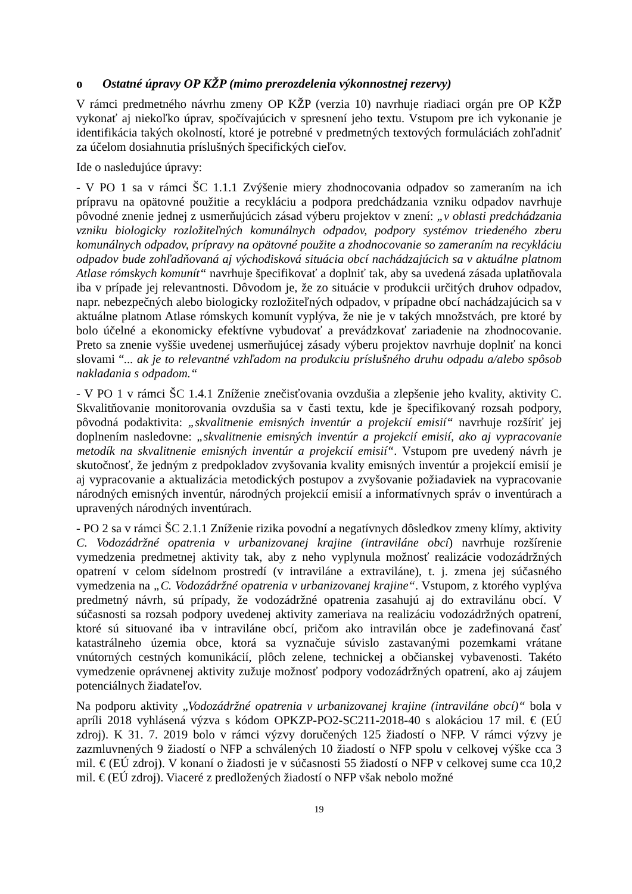o Ostatné úpravy OP KŽP (mimo prerozdelenia výkonnostnej rezervy)
V rámci predmetného návrhu zmeny OP KŽP (verzia 10) navrhuje riadiaci orgán pre OP KŽP vykonať aj niekoľko úprav, spočívajúcich v spresnení jeho textu. Vstupom pre ich vykonanie je identifikácia takých okolností, ktoré je potrebné v predmetných textových formuláciách zohľadniť za účelom dosiahnutia príslušných špecifických cieľov.
Ide o nasledujúce úpravy:
- V PO 1 sa v rámci ŠC 1.1.1 Zvýšenie miery zhodnocovania odpadov so zameraním na ich prípravu na opätovné použitie a recykláciu a podpora predchádzania vzniku odpadov navrhuje pôvodné znenie jednej z usmerňujúcich zásad výberu projektov v znení: „v oblasti predchádzania vzniku biologicky rozložiteľných komunálnych odpadov, podpory systémov triedeného zberu komunálnych odpadov, prípravy na opätovné použite a zhodnocovanie so zameraním na recykláciu odpadov bude zohľadňovaná aj východisková situácia obcí nachádzajúcich sa v aktuálne platnom Atlase rómskych komunít“ navrhuje špecifikovať a doplniť tak, aby sa uvedená zásada uplatňovala iba v prípade jej relevantnosti. Dôvodom je, že zo situácie v produkcii určitých druhov odpadov, napr. nebezpečných alebo biologicky rozložiteľných odpadov, v prípadne obcí nachádzajúcich sa v aktuálne platnom Atlase rómskych komunít vyplýva, že nie je v takých množstvách, pre ktoré by bolo účelné a ekonomicky efektívne vybudovať a prevádzkovať zariadenie na zhodnocovanie. Preto sa znenie vyššie uvedenej usmerňujúcej zásady výberu projektov navrhuje doplniť na konci slovami “... ak je to relevantné vzhľadom na produkciu príslušného druhu odpadu a/alebo spôsob nakladania s odpadom.“
- V PO 1 v rámci ŠC 1.4.1 Zníženie znečisťovania ovzdušia a zlepšenie jeho kvality, aktivity C. Skvalitňovanie monitorovania ovzdušia sa v časti textu, kde je špecifikovaný rozsah podpory, pôvodná podaktivita: „skvalitnenie emisných inventúr a projekcií emisií“ navrhuje rozšíriť jej doplnením nasledovne: „skvalitnenie emisných inventúr a projekcií emisií, ako aj vypracovanie metodík na skvalitnenie emisných inventúr a projekcií emisií“. Vstupom pre uvedený návrh je skutočnosť, že jedným z predpokladov zvyšovania kvality emisných inventúr a projekcií emisií je aj vypracovanie a aktualizácia metodických postupov a zvyšovanie požiadaviek na vypracovanie národných emisných inventúr, národných projekcií emisií a informatívnych správ o inventúrach a upravených národných inventúrach.
- PO 2 sa v rámci ŠC 2.1.1 Zníženie rizika povodní a negatívnych dôsledkov zmeny klímy, aktivity C. Vodozádržné opatrenia v urbanizovanej krajine (intraviláne obcí) navrhuje rozšírenie vymedzenia predmetnej aktivity tak, aby z neho vyplynula možnosť realizácie vodozádržných opatrení v celom sídelnom prostredí (v intraviláne a extraviláne), t. j. zmena jej súčasného vymedzenia na „C. Vodozádržné opatrenia v urbanizovanej krajine“. Vstupom, z ktorého vyplýva predmetný návrh, sú prípady, že vodozádržné opatrenia zasahujú aj do extravilánu obcí. V súčasnosti sa rozsah podpory uvedenej aktivity zameriava na realizáciu vodozádržných opatrení, ktoré sú situované iba v intraviláne obcí, pričom ako intravilán obce je zadefinovaná časť katastrálneho územia obce, ktorá sa vyznačuje súvislo zastavanými pozemkami vrátane vnútorných cestných komunikácií, plôch zelene, technickej a občianskej vybavenosti. Takéto vymedzenie oprávnenej aktivity zužuje možnosť podpory vodozádržných opatrení, ako aj záujem potenciálnych žiadateľov.
Na podporu aktivity „Vodozádržné opatrenia v urbanizovanej krajine (intraviláne obcí)“ bola v apríli 2018 vyhlásená výzva s kódom OPKZP-PO2-SC211-2018-40 s alokáciou 17 mil. € (EÚ zdroj). K 31. 7. 2019 bolo v rámci výzvy doručených 125 žiadostí o NFP. V rámci výzvy je zazmluvnených 9 žiadostí o NFP a schválených 10 žiadostí o NFP spolu v celkovej výške cca 3 mil. € (EÚ zdroj). V konaní o žiadosti je v súčasnosti 55 žiadostí o NFP v celkovej sume cca 10,2 mil. € (EÚ zdroj). Viaceré z predložených žiadostí o NFP však nebolo možné
19